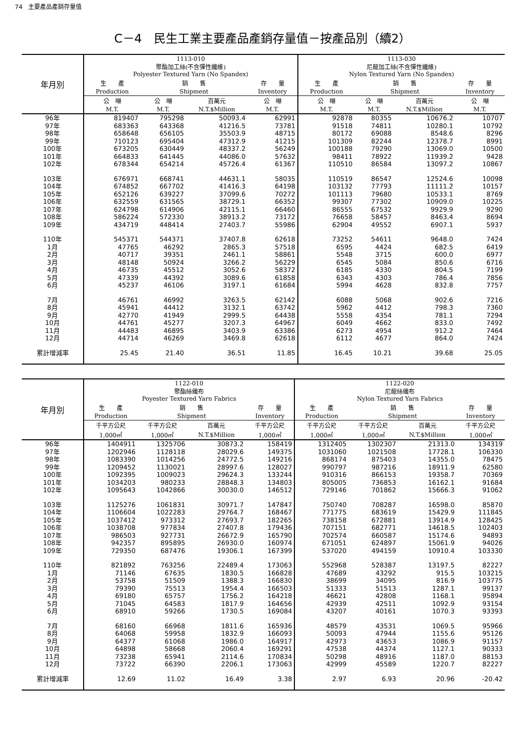74　主要產品產銷存量值
C－4　民生工業主要產品產銷存量值－按產品別（續2）
| 年月別 | 1113-010 聚酯加工絲(不含彈性纖維) Polyester Textured Yarn (No Spandex) | | | | 1113-030 尼龍加工絲(不含彈性纖維) Nylon Textured Yarn (No Spandex) | | | |
| --- | --- | --- | --- | --- | --- | --- | --- | --- |
| | 生 產 | 銷 售 | | 存 量 | 生 產 | 銷 售 | | 存 量 |
| | Production | Shipment | | Inventory | Production | Shipment | | Inventory |
| | 公 噸 | 公 噸 | 百萬元 | 公 噸 | 公 噸 | 公 噸 | 百萬元 | 公 噸 |
| | M.T. | M.T. | N.T.$Million | M.T. | M.T. | M.T. | N.T.$Million | M.T. |
| 96年 | 819407 | 795298 | 50093.4 | 62991 | 92878 | 80355 | 10676.2 | 10707 |
| 97年 | 683363 | 643368 | 41216.5 | 73781 | 91518 | 74811 | 10280.1 | 10792 |
| 98年 | 658648 | 656105 | 35503.9 | 48715 | 80172 | 69088 | 8548.6 | 8296 |
| 99年 | 710123 | 695404 | 47312.9 | 41215 | 101309 | 82244 | 12378.7 | 8991 |
| 100年 | 673205 | 630449 | 48337.2 | 56249 | 100188 | 79290 | 13069.0 | 10500 |
| 101年 | 664833 | 641445 | 44086.0 | 57632 | 98411 | 78922 | 11939.2 | 9428 |
| 102年 | 678344 | 654214 | 45726.4 | 61367 | 110510 | 86584 | 13097.2 | 10867 |
| 103年 | 676971 | 668741 | 44631.1 | 58035 | 110519 | 86547 | 12524.6 | 10098 |
| 104年 | 674852 | 667702 | 41416.3 | 64198 | 103132 | 77793 | 11111.2 | 10157 |
| 105年 | 652126 | 639227 | 37099.6 | 70272 | 101113 | 79680 | 10533.1 | 8769 |
| 106年 | 632559 | 631565 | 38729.1 | 66352 | 99307 | 77302 | 10909.0 | 10225 |
| 107年 | 624798 | 614906 | 42115.1 | 66460 | 86555 | 67532 | 9929.9 | 9290 |
| 108年 | 586224 | 572330 | 38913.2 | 73172 | 76658 | 58457 | 8463.4 | 8694 |
| 109年 | 434719 | 448414 | 27403.7 | 55986 | 62904 | 49552 | 6907.1 | 5937 |
| 110年 | 545371 | 544371 | 37407.8 | 62618 | 73252 | 54611 | 9648.0 | 7424 |
| 1月 | 47765 | 46292 | 2865.3 | 57518 | 6595 | 4424 | 682.5 | 6419 |
| 2月 | 40717 | 39351 | 2461.1 | 58861 | 5548 | 3715 | 600.0 | 6977 |
| 3月 | 48148 | 50924 | 3266.2 | 56229 | 6545 | 5084 | 850.6 | 6716 |
| 4月 | 46735 | 45512 | 3052.6 | 58372 | 6185 | 4330 | 804.5 | 7199 |
| 5月 | 47339 | 44392 | 3089.6 | 61858 | 6343 | 4303 | 786.4 | 7856 |
| 6月 | 45237 | 46106 | 3197.1 | 61684 | 5994 | 4628 | 832.8 | 7757 |
| 7月 | 46761 | 46992 | 3263.5 | 62142 | 6088 | 5068 | 902.6 | 7216 |
| 8月 | 45941 | 44412 | 3132.1 | 63742 | 5962 | 4412 | 798.3 | 7360 |
| 9月 | 42770 | 41949 | 2999.5 | 64438 | 5558 | 4354 | 781.1 | 7294 |
| 10月 | 44761 | 45277 | 3207.3 | 64967 | 6049 | 4662 | 833.0 | 7492 |
| 11月 | 44483 | 46895 | 3403.9 | 63386 | 6273 | 4954 | 912.2 | 7464 |
| 12月 | 44714 | 46269 | 3469.8 | 62618 | 6112 | 4677 | 864.0 | 7424 |
| 累計增減率 | 25.45 | 21.40 | 36.51 | 11.85 | 16.45 | 10.21 | 39.68 | 25.05 |
| 年月別 | 1122-010 聚酯絲織布 Poyester Textured Yarn Fabrics | | | | 1122-020 尼龍絲織布 Nylon Textured Yarn Fabrics | | | |
| --- | --- | --- | --- | --- | --- | --- | --- | --- |
| | 生 產 | 銷 售 | | 存 量 | 生 產 | 銷 售 | | 存 量 |
| | Production | Shipment | | Inventory | Production | Shipment | | Inventory |
| | 千平方公尺 | 千平方公尺 | 百萬元 | 千平方公尺 | 千平方公尺 | 千平方公尺 | 百萬元 | 千平方公尺 |
| | 1,000㎡ | 1,000㎡ | N.T.$Million | 1,000㎡ | 1,000㎡ | 1,000㎡ | N.T.$Million | 1,000㎡ |
| 96年 | 1404911 | 1325706 | 30873.2 | 158419 | 1312405 | 1302307 | 21313.0 | 134319 |
| 97年 | 1202946 | 1128118 | 28029.6 | 149375 | 1031060 | 1021508 | 17728.1 | 106330 |
| 98年 | 1083390 | 1014256 | 24772.5 | 149216 | 868174 | 875403 | 14355.0 | 78475 |
| 99年 | 1209452 | 1130021 | 28997.6 | 128027 | 990797 | 987216 | 18911.9 | 62580 |
| 100年 | 1092395 | 1009023 | 29624.3 | 133244 | 910316 | 866153 | 19358.7 | 70369 |
| 101年 | 1034203 | 980233 | 28848.3 | 134803 | 805005 | 736853 | 16162.1 | 91684 |
| 102年 | 1095643 | 1042866 | 30030.0 | 146512 | 729146 | 701862 | 15666.3 | 91062 |
| 103年 | 1125276 | 1061831 | 30971.7 | 147847 | 750740 | 708287 | 16598.0 | 85870 |
| 104年 | 1106604 | 1022283 | 29764.7 | 168467 | 771775 | 683619 | 15429.9 | 111845 |
| 105年 | 1037412 | 973312 | 27693.7 | 182265 | 738158 | 672881 | 13914.9 | 128425 |
| 106年 | 1038708 | 977834 | 27407.8 | 179436 | 707151 | 682771 | 14618.5 | 102403 |
| 107年 | 986503 | 927731 | 26672.9 | 165790 | 702574 | 660587 | 15174.6 | 94893 |
| 108年 | 942357 | 895895 | 26930.0 | 160974 | 671051 | 624897 | 15061.9 | 94026 |
| 109年 | 729350 | 687476 | 19306.1 | 167399 | 537020 | 494159 | 10910.4 | 103330 |
| 110年 | 821892 | 763256 | 22489.4 | 173063 | 552968 | 528387 | 13197.5 | 82227 |
| 1月 | 71146 | 67635 | 1830.5 | 166828 | 47689 | 43292 | 915.5 | 103215 |
| 2月 | 53758 | 51509 | 1388.3 | 166830 | 38699 | 34095 | 816.9 | 103775 |
| 3月 | 79390 | 75513 | 1954.4 | 166503 | 51333 | 51513 | 1287.1 | 99137 |
| 4月 | 69180 | 65757 | 1756.2 | 164218 | 46621 | 42808 | 1168.1 | 95894 |
| 5月 | 71045 | 64583 | 1817.9 | 164656 | 42939 | 42511 | 1092.9 | 93154 |
| 6月 | 68910 | 59266 | 1730.5 | 169084 | 43207 | 40161 | 1070.3 | 93393 |
| 7月 | 68160 | 66968 | 1811.6 | 165936 | 48579 | 43531 | 1069.5 | 95966 |
| 8月 | 64068 | 59958 | 1832.9 | 166093 | 50093 | 47944 | 1155.6 | 95126 |
| 9月 | 64377 | 61068 | 1986.0 | 164917 | 42973 | 43653 | 1086.9 | 91157 |
| 10月 | 64898 | 58668 | 2060.4 | 169291 | 47538 | 44374 | 1127.1 | 90333 |
| 11月 | 73238 | 65941 | 2114.6 | 170834 | 50298 | 48916 | 1187.0 | 88153 |
| 12月 | 73722 | 66390 | 2206.1 | 173063 | 42999 | 45589 | 1220.7 | 82227 |
| 累計增減率 | 12.69 | 11.02 | 16.49 | 3.38 | 2.97 | 6.93 | 20.96 | -20.42 |